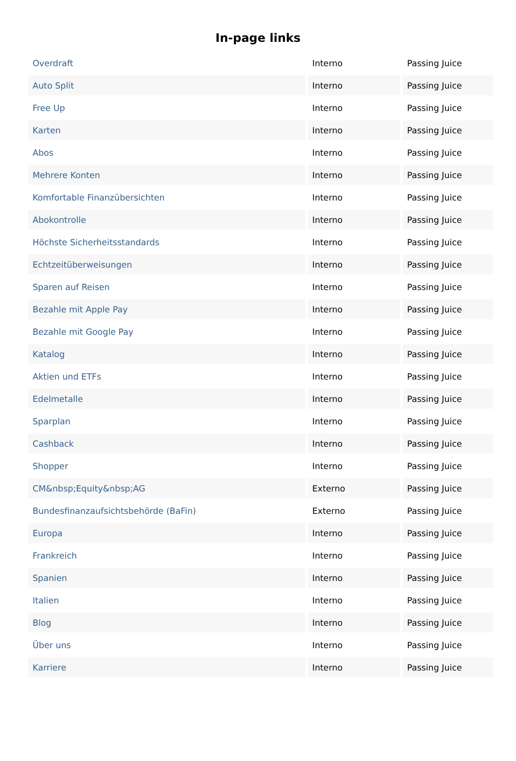In-page links
| Overdraft | Interno | Passing Juice |
| Auto Split | Interno | Passing Juice |
| Free Up | Interno | Passing Juice |
| Karten | Interno | Passing Juice |
| Abos | Interno | Passing Juice |
| Mehrere Konten | Interno | Passing Juice |
| Komfortable Finanzübersichten | Interno | Passing Juice |
| Abokontrolle | Interno | Passing Juice |
| Höchste Sicherheitsstandards | Interno | Passing Juice |
| Echtzeitüberweisungen | Interno | Passing Juice |
| Sparen auf Reisen | Interno | Passing Juice |
| Bezahle mit Apple Pay | Interno | Passing Juice |
| Bezahle mit Google Pay | Interno | Passing Juice |
| Katalog | Interno | Passing Juice |
| Aktien und ETFs | Interno | Passing Juice |
| Edelmetalle | Interno | Passing Juice |
| Sparplan | Interno | Passing Juice |
| Cashback | Interno | Passing Juice |
| Shopper | Interno | Passing Juice |
| CM&nbsp;Equity&nbsp;AG | Externo | Passing Juice |
| Bundesfinanzaufsichtsbehörde (BaFin) | Externo | Passing Juice |
| Europa | Interno | Passing Juice |
| Frankreich | Interno | Passing Juice |
| Spanien | Interno | Passing Juice |
| Italien | Interno | Passing Juice |
| Blog | Interno | Passing Juice |
| Über uns | Interno | Passing Juice |
| Karriere | Interno | Passing Juice |